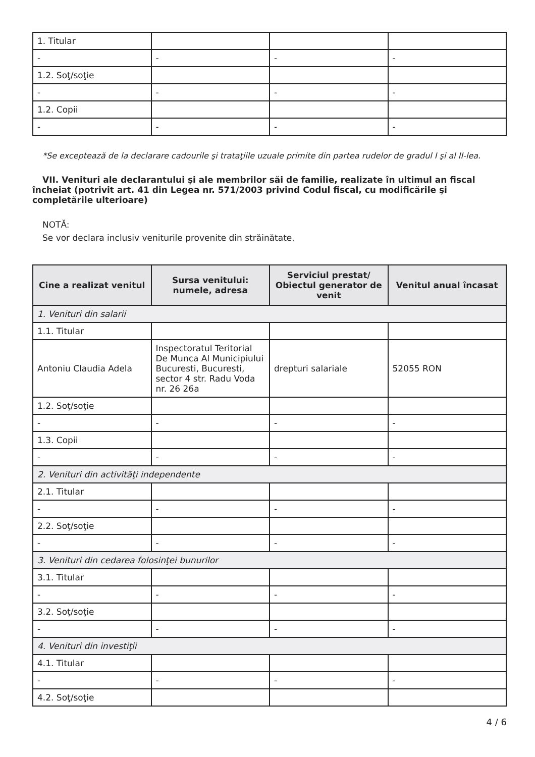| 1. Titular | | | |
| - | - | - | - |
| 1.2. Soţ/soţie | | | |
| - | - | - | - |
| 1.2. Copii | | | |
| - | - | - | - |
*Se exceptează de la declarare cadourile şi trataţiile uzuale primite din partea rudelor de gradul I şi al II-lea.
VII. Venituri ale declarantului şi ale membrilor săi de familie, realizate în ultimul an fiscal încheiat (potrivit art. 41 din Legea nr. 571/2003 privind Codul fiscal, cu modificările şi completările ulterioare)
NOTĂ:
Se vor declara inclusiv veniturile provenite din străinătate.
| Cine a realizat venitul | Sursa venitului: numele, adresa | Serviciul prestat/ Obiectul generator de venit | Venitul anual încasat |
| --- | --- | --- | --- |
| 1. Venituri din salarii | | | |
| 1.1. Titular | | | |
| Antoniu Claudia Adela | Inspectoratul Teritorial De Munca Al Municipiului Bucuresti, Bucuresti, sector 4 str. Radu Voda nr. 26 26a | drepturi salariale | 52055 RON |
| 1.2. Soţ/soţie | | | |
| - | - | - | - |
| 1.3. Copii | | | |
| - | - | - | - |
| 2. Venituri din activităţi independente | | | |
| 2.1. Titular | | | |
| - | - | - | - |
| 2.2. Soţ/soţie | | | |
| - | - | - | - |
| 3. Venituri din cedarea folosinţei bunurilor | | | |
| 3.1. Titular | | | |
| - | - | - | - |
| 3.2. Soţ/soţie | | | |
| - | - | - | - |
| 4. Venituri din investiţii | | | |
| 4.1. Titular | | | |
| - | - | - | - |
| 4.2. Soţ/soţie | | | |
4 / 6